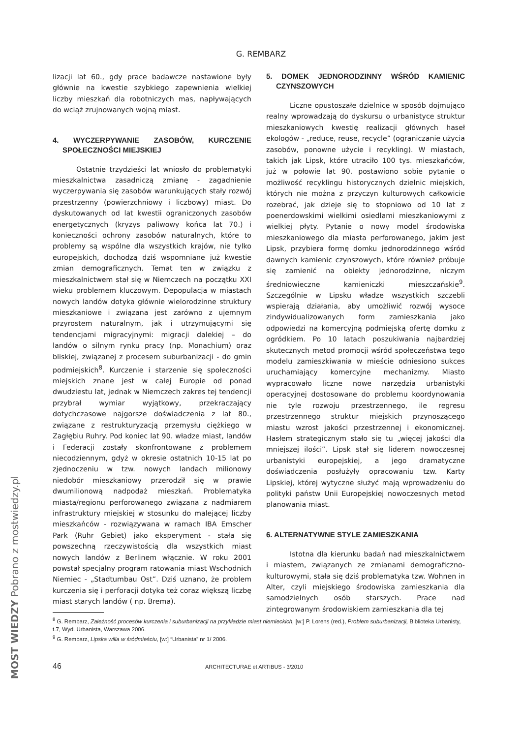G. REMBARZ
lizacji lat 60., gdy prace badawcze nastawione były głównie na kwestie szybkiego zapewnienia wielkiej liczby mieszkań dla robotniczych mas, napływających do wciąż zrujnowanych wojną miast.
4. WYCZERPYWANIE ZASOBÓW, KURCZENIE SPOŁECZNOŚCI MIEJSKIEJ
Ostatnie trzydzieści lat wniosło do problematyki mieszkalnictwa zasadniczą zmianę - zagadnienie wyczerpywania się zasobów warunkujących stały rozwój przestrzenny (powierzchniowy i liczbowy) miast. Do dyskutowanych od lat kwestii ograniczonych zasobów energetycznych (kryzys paliwowy końca lat 70.) i konieczności ochrony zasobów naturalnych, które to problemy są wspólne dla wszystkich krajów, nie tylko europejskich, dochodzą dziś wspomniane już kwestie zmian demograficznych. Temat ten w związku z mieszkalnictwem stał się w Niemczech na początku XXI wieku problemem kluczowym. Depopulacja w miastach nowych landów dotyka głównie wielorodzinne struktury mieszkaniowe i związana jest zarówno z ujemnym przyrostem naturalnym, jak i utrzymującymi się tendencjami migracyjnymi: migracji dalekiej – do landów o silnym rynku pracy (np. Monachium) oraz bliskiej, związanej z procesem suburbanizacji - do gmin podmiejskich<sup>8</sup>. Kurczenie i starzenie się społeczności miejskich znane jest w całej Europie od ponad dwudziestu lat, jednak w Niemczech zakres tej tendencji przybrał wymiar wyjątkowy, przekraczający dotychczasowe najgorsze doświadczenia z lat 80., związane z restrukturyzacją przemysłu ciężkiego w Zagłębiu Ruhry. Pod koniec lat 90. władze miast, landów i Federacji zostały skonfrontowane z problemem niecodziennym, gdyż w okresie ostatnich 10-15 lat po zjednoczeniu w tzw. nowych landach milionowy niedobór mieszkaniowy przerodził się w prawie dwumilionową nadpodaż mieszkań. Problematyka miasta/regionu perforowanego związana z nadmiarem infrastruktury miejskiej w stosunku do malejącej liczby mieszkańców - rozwiązywana w ramach IBA Emscher Park (Ruhr Gebiet) jako eksperyment - stała się powszechną rzeczywistością dla wszystkich miast nowych landów z Berlinem włącznie. W roku 2001 powstał specjalny program ratowania miast Wschodnich Niemiec - „Stadtumbau Ost”. Dziś uznano, że problem kurczenia się i perforacji dotyka też coraz większą liczbę miast starych landów ( np. Brema).
5. DOMEK JEDNORODZINNY WŚRÓD KAMIENIC CZYNSZOWYCH
Liczne opustoszałe dzielnice w sposób dojmująco realny wprowadzają do dyskursu o urbanistyce struktur mieszkaniowych kwestię realizacji głównych haseł ekologów - „reduce, reuse, recycle” (ograniczanie użycia zasobów, ponowne użycie i recykling). W miastach, takich jak Lipsk, które utraciło 100 tys. mieszkańców, już w połowie lat 90. postawiono sobie pytanie o możliwość recyklingu historycznych dzielnic miejskich, których nie można z przyczyn kulturowych całkowicie rozebrać, jak dzieje się to stopniowo od 10 lat z poenerdowskimi wielkimi osiedlami mieszkaniowymi z wielkiej płyty. Pytanie o nowy model środowiska mieszkaniowego dla miasta perforowanego, jakim jest Lipsk, przybiera formę domku jednorodzinnego wśród dawnych kamienic czynszowych, które również próbuje się zamienić na obiekty jednorodzinne, niczym średniowieczne kamieniczki mieszczańskie<sup>9</sup>. Szczególnie w Lipsku władze wszystkich szczebli wspierają działania, aby umożliwić rozwój wysoce zindywidualizowanych form zamieszkania jako odpowiedzi na komercyjną podmiejską ofertę domku z ogródkiem. Po 10 latach poszukiwania najbardziej skutecznych metod promocji wśród społeczeństwa tego modelu zamieszkiwania w mieście odniesiono sukces uruchamiający komercyjne mechanizmy. Miasto wypracowało liczne nowe narzędzia urbanistyki operacyjnej dostosowane do problemu koordynowania nie tyle rozwoju przestrzennego, ile regresu przestrzennego struktur miejskich przynoszącego miastu wzrost jakości przestrzennej i ekonomicznej. Hasłem strategicznym stało się tu „więcej jakości dla mniejszej ilości”. Lipsk stał się liderem nowoczesnej urbanistyki europejskiej, a jego dramatyczne doświadczenia posłużyły opracowaniu tzw. Karty Lipskiej, której wytyczne służyć mają wprowadzeniu do polityki państw Unii Europejskiej nowoczesnych metod planowania miast.
6. ALTERNATYWNE STYLE ZAMIESZKANIA
Istotna dla kierunku badań nad mieszkalnictwem i miastem, związanych ze zmianami demograficzno-kulturowymi, stała się dziś problematyka tzw. Wohnen in Alter, czyli miejskiego środowiska zamieszkania dla samodzielnych osób starszych. Prace nad zintegrowanym środowiskiem zamieszkania dla tej
<sup>8</sup> G. Rembarz, Zależność procesów kurczenia i suburbanizacji na przykładzie miast niemieckich, [w:] P. Lorens (red.), Problem suburbanizacji, Biblioteka Urbanisty, t.7, Wyd. Urbanista, Warszawa 2006.
<sup>9</sup> G. Rembarz, Lipska willa w śródmieściu, [w:] “Urbanista” nr 1/ 2006.
46 ARCHITECTURAE et ARTIBUS - 3/2010
MOST WIEDZY Pobrano z mostwiedzy.pl